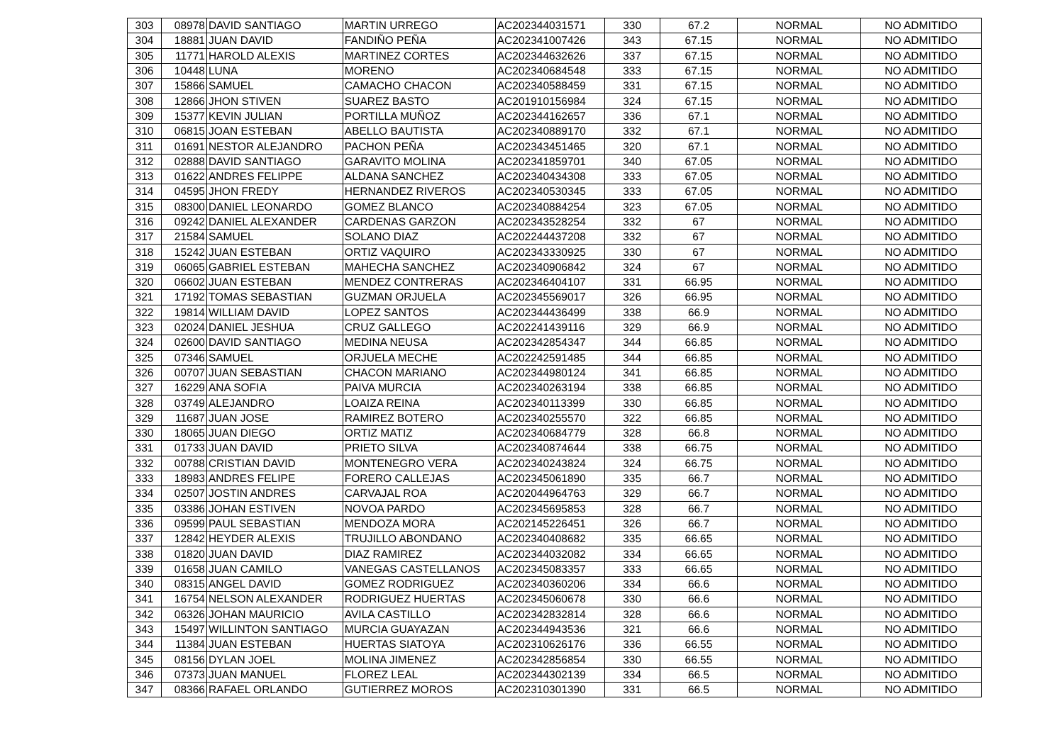| 303 | 08978 | DAVID SANTIAGO | MARTIN URREGO | AC202344031571 | 330 | 67.2 | NORMAL | NO ADMITIDO |
| 304 | 18881 | JUAN DAVID | FANDIÑO PEÑA | AC202341007426 | 343 | 67.15 | NORMAL | NO ADMITIDO |
| 305 | 11771 | HAROLD ALEXIS | MARTINEZ CORTES | AC202344632626 | 337 | 67.15 | NORMAL | NO ADMITIDO |
| 306 | 10448 | LUNA | MORENO | AC202340684548 | 333 | 67.15 | NORMAL | NO ADMITIDO |
| 307 | 15866 | SAMUEL | CAMACHO CHACON | AC202340588459 | 331 | 67.15 | NORMAL | NO ADMITIDO |
| 308 | 12866 | JHON STIVEN | SUAREZ BASTO | AC201910156984 | 324 | 67.15 | NORMAL | NO ADMITIDO |
| 309 | 15377 | KEVIN JULIAN | PORTILLA MUÑOZ | AC202344162657 | 336 | 67.1 | NORMAL | NO ADMITIDO |
| 310 | 06815 | JOAN ESTEBAN | ABELLO BAUTISTA | AC202340889170 | 332 | 67.1 | NORMAL | NO ADMITIDO |
| 311 | 01691 | NESTOR ALEJANDRO | PACHON PEÑA | AC202343451465 | 320 | 67.1 | NORMAL | NO ADMITIDO |
| 312 | 02888 | DAVID SANTIAGO | GARAVITO MOLINA | AC202341859701 | 340 | 67.05 | NORMAL | NO ADMITIDO |
| 313 | 01622 | ANDRES FELIPPE | ALDANA SANCHEZ | AC202340434308 | 333 | 67.05 | NORMAL | NO ADMITIDO |
| 314 | 04595 | JHON FREDY | HERNANDEZ RIVEROS | AC202340530345 | 333 | 67.05 | NORMAL | NO ADMITIDO |
| 315 | 08300 | DANIEL LEONARDO | GOMEZ BLANCO | AC202340884254 | 323 | 67.05 | NORMAL | NO ADMITIDO |
| 316 | 09242 | DANIEL ALEXANDER | CARDENAS GARZON | AC202343528254 | 332 | 67 | NORMAL | NO ADMITIDO |
| 317 | 21584 | SAMUEL | SOLANO DIAZ | AC202244437208 | 332 | 67 | NORMAL | NO ADMITIDO |
| 318 | 15242 | JUAN ESTEBAN | ORTIZ VAQUIRO | AC202343330925 | 330 | 67 | NORMAL | NO ADMITIDO |
| 319 | 06065 | GABRIEL ESTEBAN | MAHECHA SANCHEZ | AC202340906842 | 324 | 67 | NORMAL | NO ADMITIDO |
| 320 | 06602 | JUAN ESTEBAN | MENDEZ CONTRERAS | AC202346404107 | 331 | 66.95 | NORMAL | NO ADMITIDO |
| 321 | 17192 | TOMAS SEBASTIAN | GUZMAN ORJUELA | AC202345569017 | 326 | 66.95 | NORMAL | NO ADMITIDO |
| 322 | 19814 | WILLIAM DAVID | LOPEZ SANTOS | AC202344436499 | 338 | 66.9 | NORMAL | NO ADMITIDO |
| 323 | 02024 | DANIEL JESHUA | CRUZ GALLEGO | AC202241439116 | 329 | 66.9 | NORMAL | NO ADMITIDO |
| 324 | 02600 | DAVID SANTIAGO | MEDINA NEUSA | AC202342854347 | 344 | 66.85 | NORMAL | NO ADMITIDO |
| 325 | 07346 | SAMUEL | ORJUELA MECHE | AC202242591485 | 344 | 66.85 | NORMAL | NO ADMITIDO |
| 326 | 00707 | JUAN SEBASTIAN | CHACON MARIANO | AC202344980124 | 341 | 66.85 | NORMAL | NO ADMITIDO |
| 327 | 16229 | ANA SOFIA | PAIVA MURCIA | AC202340263194 | 338 | 66.85 | NORMAL | NO ADMITIDO |
| 328 | 03749 | ALEJANDRO | LOAIZA REINA | AC202340113399 | 330 | 66.85 | NORMAL | NO ADMITIDO |
| 329 | 11687 | JUAN JOSE | RAMIREZ BOTERO | AC202340255570 | 322 | 66.85 | NORMAL | NO ADMITIDO |
| 330 | 18065 | JUAN DIEGO | ORTIZ MATIZ | AC202340684779 | 328 | 66.8 | NORMAL | NO ADMITIDO |
| 331 | 01733 | JUAN DAVID | PRIETO SILVA | AC202340874644 | 338 | 66.75 | NORMAL | NO ADMITIDO |
| 332 | 00788 | CRISTIAN DAVID | MONTENEGRO VERA | AC202340243824 | 324 | 66.75 | NORMAL | NO ADMITIDO |
| 333 | 18983 | ANDRES FELIPE | FORERO CALLEJAS | AC202345061890 | 335 | 66.7 | NORMAL | NO ADMITIDO |
| 334 | 02507 | JOSTIN ANDRES | CARVAJAL ROA | AC202044964763 | 329 | 66.7 | NORMAL | NO ADMITIDO |
| 335 | 03386 | JOHAN ESTIVEN | NOVOA PARDO | AC202345695853 | 328 | 66.7 | NORMAL | NO ADMITIDO |
| 336 | 09599 | PAUL SEBASTIAN | MENDOZA MORA | AC202145226451 | 326 | 66.7 | NORMAL | NO ADMITIDO |
| 337 | 12842 | HEYDER ALEXIS | TRUJILLO ABONDANO | AC202340408682 | 335 | 66.65 | NORMAL | NO ADMITIDO |
| 338 | 01820 | JUAN DAVID | DIAZ RAMIREZ | AC202344032082 | 334 | 66.65 | NORMAL | NO ADMITIDO |
| 339 | 01658 | JUAN CAMILO | VANEGAS CASTELLANOS | AC202345083357 | 333 | 66.65 | NORMAL | NO ADMITIDO |
| 340 | 08315 | ANGEL DAVID | GOMEZ RODRIGUEZ | AC202340360206 | 334 | 66.6 | NORMAL | NO ADMITIDO |
| 341 | 16754 | NELSON ALEXANDER | RODRIGUEZ HUERTAS | AC202345060678 | 330 | 66.6 | NORMAL | NO ADMITIDO |
| 342 | 06326 | JOHAN MAURICIO | AVILA CASTILLO | AC202342832814 | 328 | 66.6 | NORMAL | NO ADMITIDO |
| 343 | 15497 | WILLINTON SANTIAGO | MURCIA GUAYAZAN | AC202344943536 | 321 | 66.6 | NORMAL | NO ADMITIDO |
| 344 | 11384 | JUAN ESTEBAN | HUERTAS SIATOYA | AC202310626176 | 336 | 66.55 | NORMAL | NO ADMITIDO |
| 345 | 08156 | DYLAN JOEL | MOLINA JIMENEZ | AC202342856854 | 330 | 66.55 | NORMAL | NO ADMITIDO |
| 346 | 07373 | JUAN MANUEL | FLOREZ LEAL | AC202344302139 | 334 | 66.5 | NORMAL | NO ADMITIDO |
| 347 | 08366 | RAFAEL ORLANDO | GUTIERREZ MOROS | AC202310301390 | 331 | 66.5 | NORMAL | NO ADMITIDO |